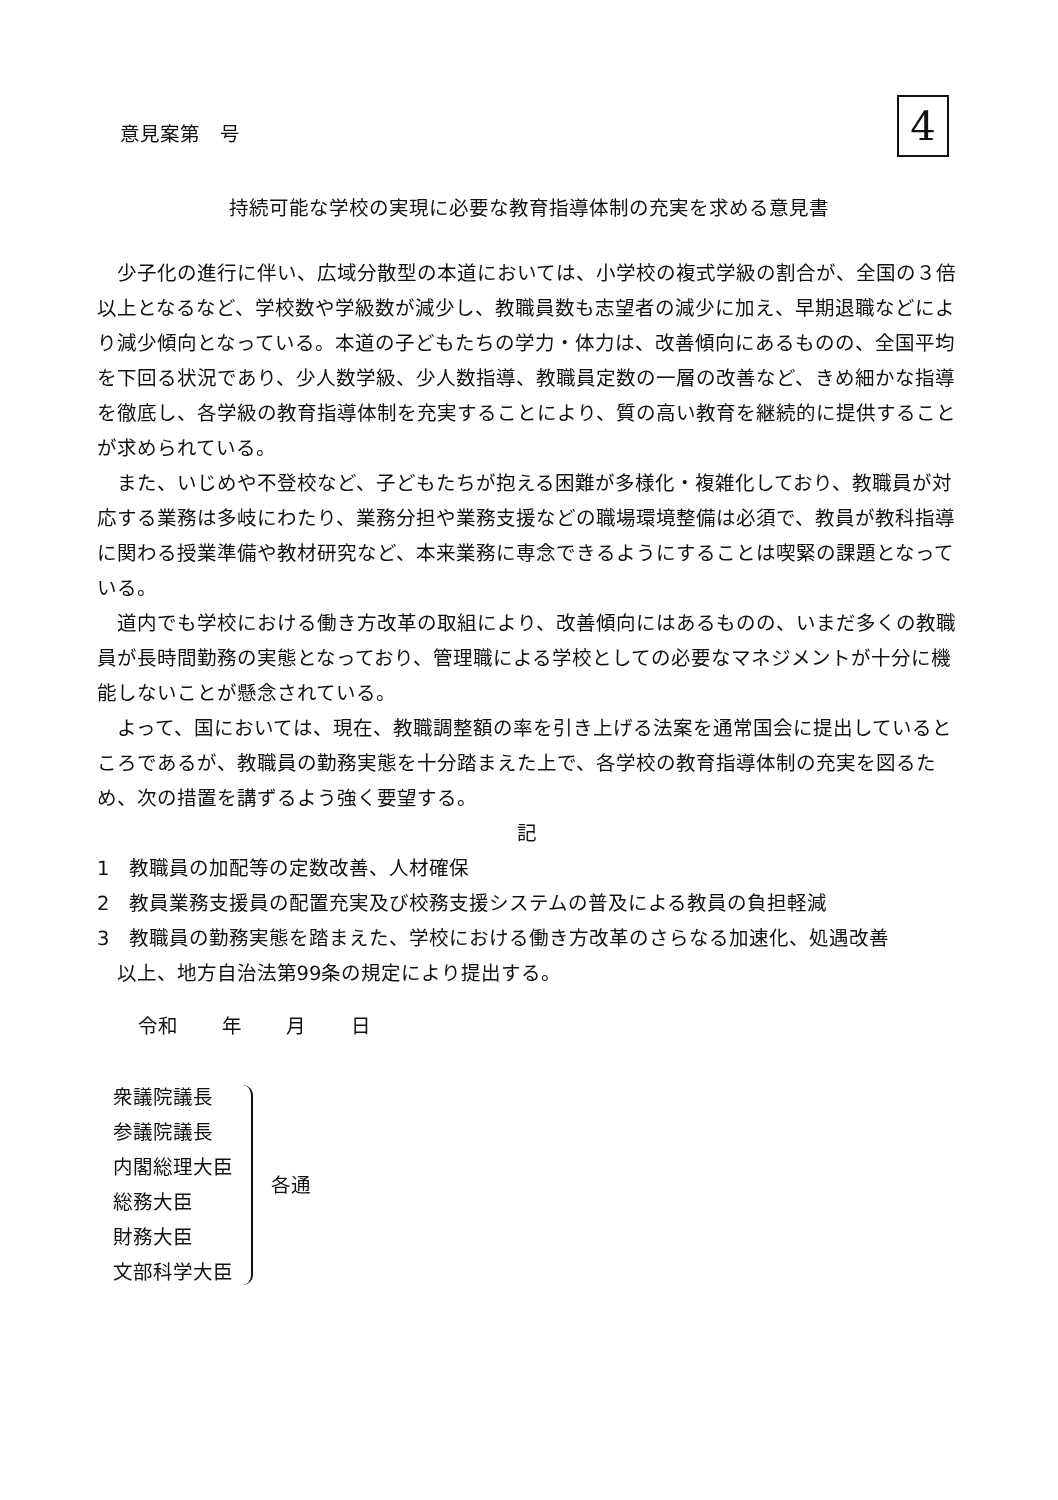意見案第　号 4
持続可能な学校の実現に必要な教育指導体制の充実を求める意見書
少子化の進行に伴い、広域分散型の本道においては、小学校の複式学級の割合が、全国の３倍以上となるなど、学校数や学級数が減少し、教職員数も志望者の減少に加え、早期退職などにより減少傾向となっている。本道の子どもたちの学力・体力は、改善傾向にあるものの、全国平均を下回る状況であり、少人数学級、少人数指導、教職員定数の一層の改善など、きめ細かな指導を徹底し、各学級の教育指導体制を充実することにより、質の高い教育を継続的に提供することが求められている。
また、いじめや不登校など、子どもたちが抱える困難が多様化・複雑化しており、教職員が対応する業務は多岐にわたり、業務分担や業務支援などの職場環境整備は必須で、教員が教科指導に関わる授業準備や教材研究など、本来業務に専念できるようにすることは喫緊の課題となっている。
道内でも学校における働き方改革の取組により、改善傾向にはあるものの、いまだ多くの教職員が長時間勤務の実態となっており、管理職による学校としての必要なマネジメントが十分に機能しないことが懸念されている。
よって、国においては、現在、教職調整額の率を引き上げる法案を通常国会に提出しているところであるが、教職員の勤務実態を十分踏まえた上で、各学校の教育指導体制の充実を図るため、次の措置を講ずるよう強く要望する。
記
1　教職員の加配等の定数改善、人材確保
2　教員業務支援員の配置充実及び校務支援システムの普及による教員の負担軽減
3　教職員の勤務実態を踏まえた、学校における働き方改革のさらなる加速化、処遇改善
以上、地方自治法第99条の規定により提出する。
令和 年 月 日
衆議院議長
参議院議長
内閣総理大臣
総務大臣
財務大臣
文部科学大臣
各通